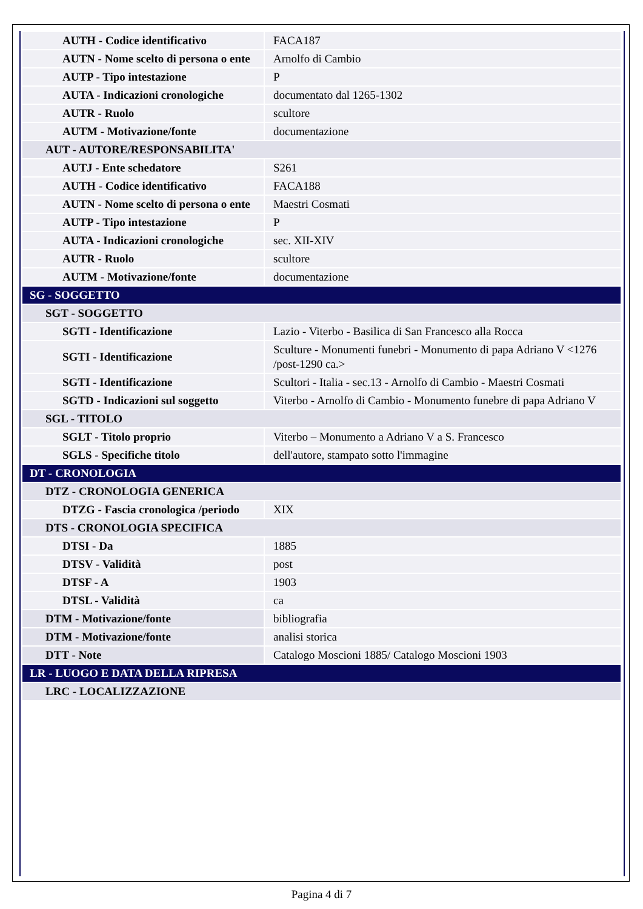| AUTH - Codice identificativo | FACA187 |
| AUTN - Nome scelto di persona o ente | Arnolfo di Cambio |
| AUTP - Tipo intestazione | P |
| AUTA - Indicazioni cronologiche | documentato dal 1265-1302 |
| AUTR - Ruolo | scultore |
| AUTM - Motivazione/fonte | documentazione |
| AUT - AUTORE/RESPONSABILITA' | |
| AUTJ - Ente schedatore | S261 |
| AUTH - Codice identificativo | FACA188 |
| AUTN - Nome scelto di persona o ente | Maestri Cosmati |
| AUTP - Tipo intestazione | P |
| AUTA - Indicazioni cronologiche | sec. XII-XIV |
| AUTR - Ruolo | scultore |
| AUTM - Motivazione/fonte | documentazione |
| SG - SOGGETTO | |
| SGT - SOGGETTO | |
| SGTI - Identificazione | Lazio - Viterbo - Basilica di San Francesco alla Rocca |
| SGTI - Identificazione | Sculture - Monumenti funebri - Monumento di papa Adriano V <1276 /post-1290 ca.> |
| SGTI - Identificazione | Scultori - Italia - sec.13 - Arnolfo di Cambio - Maestri Cosmati |
| SGTD - Indicazioni sul soggetto | Viterbo - Arnolfo di Cambio - Monumento funebre di papa Adriano V |
| SGL - TITOLO | |
| SGLT - Titolo proprio | Viterbo – Monumento a Adriano V a S. Francesco |
| SGLS - Specifiche titolo | dell'autore, stampato sotto l'immagine |
| DT - CRONOLOGIA | |
| DTZ - CRONOLOGIA GENERICA | |
| DTZG - Fascia cronologica /periodo | XIX |
| DTS - CRONOLOGIA SPECIFICA | |
| DTSI - Da | 1885 |
| DTSV - Validità | post |
| DTSF - A | 1903 |
| DTSL - Validità | ca |
| DTM - Motivazione/fonte | bibliografia |
| DTM - Motivazione/fonte | analisi storica |
| DTT - Note | Catalogo Moscioni 1885/ Catalogo Moscioni 1903 |
| LR - LUOGO E DATA DELLA RIPRESA | |
| LRC - LOCALIZZAZIONE | |
Pagina 4 di 7